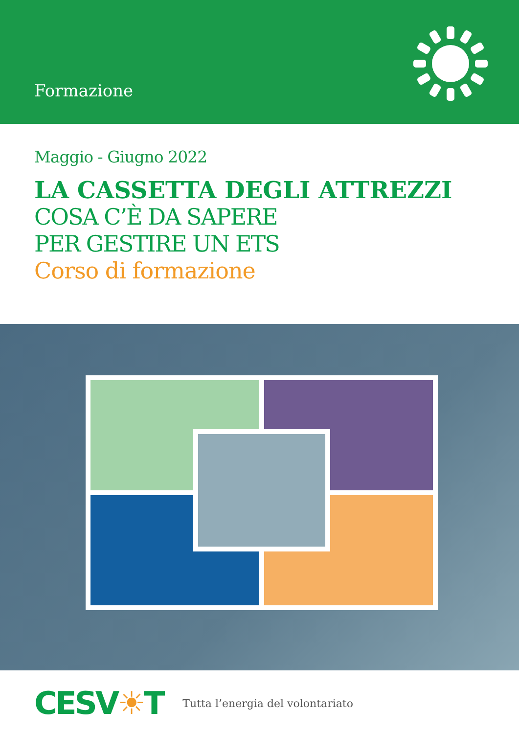Formazione
Maggio - Giugno 2022
LA CASSETTA DEGLI ATTREZZI
COSA C’È DA SAPERE
PER GESTIRE UN ETS
Corso di formazione
CESV☀T
Tutta l’energia del volontariato